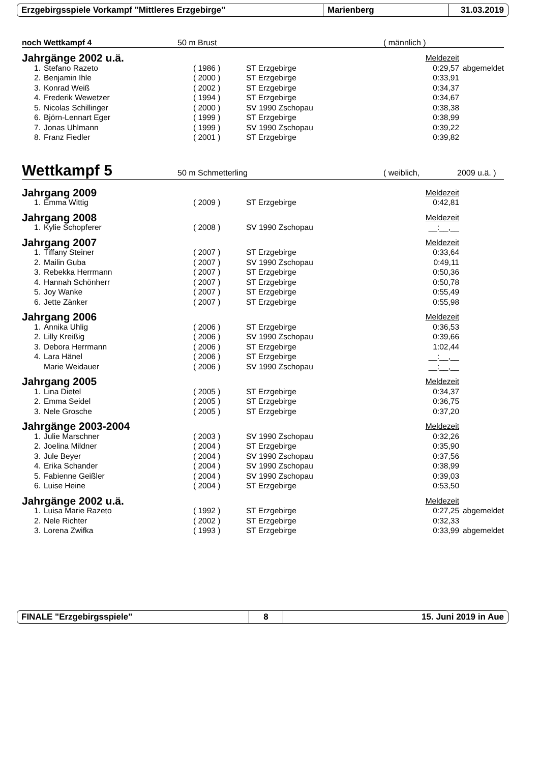Erzgebirgsspiele Vorkampf "Mittleres Erzgebirge" Marienberg 31.03.2019
noch Wettkampf 4 50 m Brust ( männlich )
| Jahrgänge 2002 u.ä. | | | | Meldezeit | |
| 1. | Stefano Razeto | ( 1986 ) | ST Erzgebirge | 0:29,57 | abgemeldet |
| 2. | Benjamin Ihle | ( 2000 ) | ST Erzgebirge | 0:33,91 | |
| 3. | Konrad Weiß | ( 2002 ) | ST Erzgebirge | 0:34,37 | |
| 4. | Frederik Wewetzer | ( 1994 ) | ST Erzgebirge | 0:34,67 | |
| 5. | Nicolas Schillinger | ( 2000 ) | SV 1990 Zschopau | 0:38,38 | |
| 6. | Björn-Lennart Eger | ( 1999 ) | ST Erzgebirge | 0:38,99 | |
| 7. | Jonas Uhlmann | ( 1999 ) | SV 1990 Zschopau | 0:39,22 | |
| 8. | Franz Fiedler | ( 2001 ) | ST Erzgebirge | 0:39,82 | |
Wettkampf 5 50 m Schmetterling ( weiblich, 2009 u.ä. )
| Jahrgang 2009 | | | | Meldezeit | |
| 1. | Emma Wittig | ( 2009 ) | ST Erzgebirge | 0:42,81 | |
| Jahrgang 2008 | | | | Meldezeit | |
| 1. | Kylie Schopferer | ( 2008 ) | SV 1990 Zschopau | __:__,__ | |
| Jahrgang 2007 | | | | Meldezeit | |
| 1. | Tiffany Steiner | ( 2007 ) | ST Erzgebirge | 0:33,64 | |
| 2. | Mailin Guba | ( 2007 ) | SV 1990 Zschopau | 0:49,11 | |
| 3. | Rebekka Herrmann | ( 2007 ) | ST Erzgebirge | 0:50,36 | |
| 4. | Hannah Schönherr | ( 2007 ) | ST Erzgebirge | 0:50,78 | |
| 5. | Joy Wanke | ( 2007 ) | ST Erzgebirge | 0:55,49 | |
| 6. | Jette Zänker | ( 2007 ) | ST Erzgebirge | 0:55,98 | |
| Jahrgang 2006 | | | | Meldezeit | |
| 1. | Annika Uhlig | ( 2006 ) | ST Erzgebirge | 0:36,53 | |
| 2. | Lilly Kreißig | ( 2006 ) | SV 1990 Zschopau | 0:39,66 | |
| 3. | Debora Herrmann | ( 2006 ) | ST Erzgebirge | 1:02,44 | |
| 4. | Lara Hänel | ( 2006 ) | ST Erzgebirge | __:__,__ | |
| | Marie Weidauer | ( 2006 ) | SV 1990 Zschopau | __:__,__ | |
| Jahrgang 2005 | | | | Meldezeit | |
| 1. | Lina Dietel | ( 2005 ) | ST Erzgebirge | 0:34,37 | |
| 2. | Emma Seidel | ( 2005 ) | ST Erzgebirge | 0:36,75 | |
| 3. | Nele Grosche | ( 2005 ) | ST Erzgebirge | 0:37,20 | |
| Jahrgänge 2003-2004 | | | | Meldezeit | |
| 1. | Julie Marschner | ( 2003 ) | SV 1990 Zschopau | 0:32,26 | |
| 2. | Joelina Mildner | ( 2004 ) | ST Erzgebirge | 0:35,90 | |
| 3. | Jule Beyer | ( 2004 ) | SV 1990 Zschopau | 0:37,56 | |
| 4. | Erika Schander | ( 2004 ) | SV 1990 Zschopau | 0:38,99 | |
| 5. | Fabienne Geißler | ( 2004 ) | SV 1990 Zschopau | 0:39,03 | |
| 6. | Luise Heine | ( 2004 ) | ST Erzgebirge | 0:53,50 | |
| Jahrgänge 2002 u.ä. | | | | Meldezeit | |
| 1. | Luisa Marie Razeto | ( 1992 ) | ST Erzgebirge | 0:27,25 | abgemeldet |
| 2. | Nele Richter | ( 2002 ) | ST Erzgebirge | 0:32,33 | |
| 3. | Lorena Zwifka | ( 1993 ) | ST Erzgebirge | 0:33,99 | abgemeldet |
FINALE "Erzgebirgsspiele" 8 15. Juni 2019 in Aue